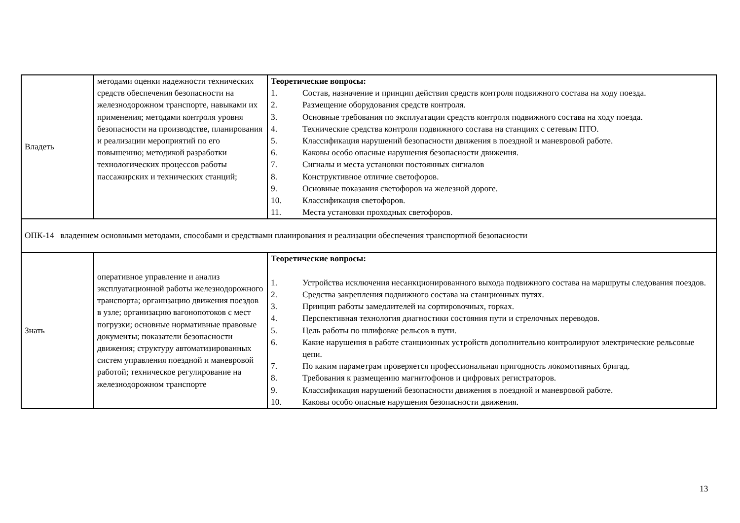| Владеть | методами оценки надежности технических средств обеспечения безопасности на железнодорожном транспорте, навыками их применения; методами контроля уровня безопасности на производстве, планирования и реализации мероприятий по его повышению; методикой разработки технологических процессов работы пассажирских и технических станций; | Теоретические вопросы: 1. Состав, назначение и принцип действия средств контроля подвижного состава на ходу поезда. 2. Размещение оборудования средств контроля. 3. Основные требования по эксплуатации средств контроля подвижного состава на ходу поезда. 4. Технические средства контроля подвижного состава на станциях с сетевым ПТО. 5. Классификация нарушений безопасности движения в поездной и маневровой работе. 6. Каковы особо опасные нарушения безопасности движения. 7. Сигналы и места установки постоянных сигналов 8. Конструктивное отличие светофоров. 9. Основные показания светофоров на железной дороге. 10. Классификация светофоров. 11. Места установки проходных светофоров. |
| ОПК-14 владением основными методами, способами и средствами планирования и реализации обеспечения транспортной безопасности | | |
| Знать | оперативное управление и анализ эксплуатационной работы железнодорожного транспорта; организацию движения поездов в узле; организацию вагонопотоков с мест погрузки; основные нормативные правовые документы; показатели безопасности движения; структуру автоматизированных систем управления поездной и маневровой работой; техническое регулирование на железнодорожном транспорте | Теоретические вопросы: 1. Устройства исключения несанкционированного выхода подвижного состава на маршруты следования поездов. 2. Средства закрепления подвижного состава на станционных путях. 3. Принцип работы замедлителей на сортировочных, горках. 4. Перспективная технология диагностики состояния пути и стрелочных переводов. 5. Цель работы по шлифовке рельсов в пути. 6. Какие нарушения в работе станционных устройств дополнительно контролируют электрические рельсовые цепи. 7. По каким параметрам проверяется профессиональная пригодность локомотивных бригад. 8. Требования к размещению магнитофонов и цифровых регистраторов. 9. Классификация нарушений безопасности движения в поездной и маневровой работе. 10. Каковы особо опасные нарушения безопасности движения. |
13